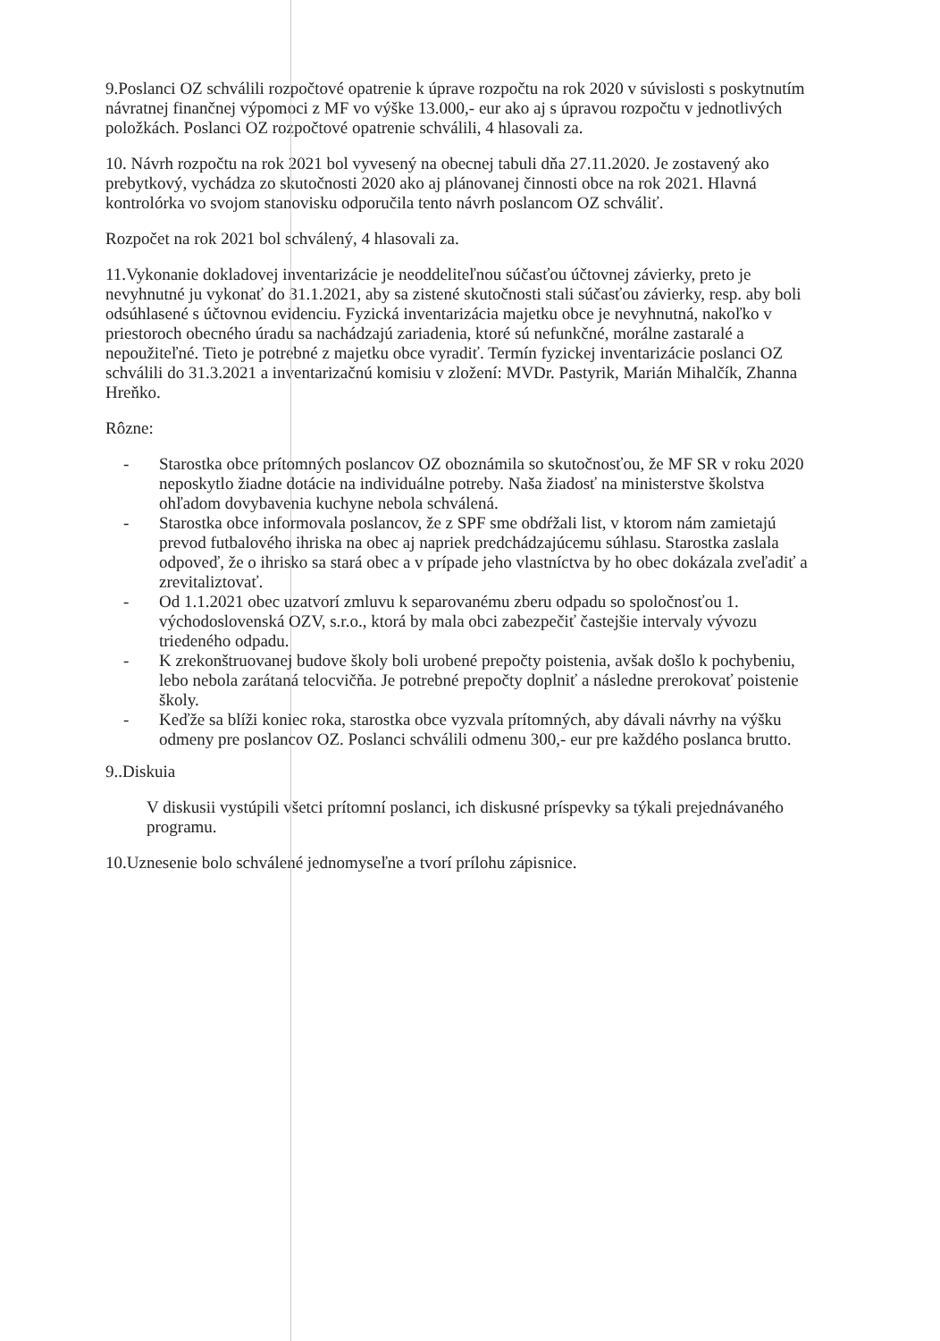9.Poslanci OZ schválili rozpočtové opatrenie k úprave rozpočtu na rok 2020 v súvislosti s poskytnutím návratnej finančnej výpomoci z MF vo výške 13.000,- eur ako aj s úpravou rozpočtu v jednotlivých položkách. Poslanci OZ rozpočtové opatrenie schválili, 4 hlasovali za.
10. Návrh rozpočtu na rok 2021 bol vyvesený na obecnej tabuli dňa 27.11.2020. Je zostavený ako prebytkový, vychádza zo skutočnosti 2020 ako aj plánovanej činnosti obce na rok 2021. Hlavná kontrolórka vo svojom stanovisku odporučila tento návrh poslancom OZ schváliť.
Rozpočet na rok 2021 bol schválený, 4 hlasovali za.
11.Vykonanie dokladovej inventarizácie je neoddeliteľnou súčasťou účtovnej závierky, preto je nevyhnutné ju vykonať do 31.1.2021, aby sa zistené skutočnosti stali súčasťou závierky, resp. aby boli odsúhlasené s účtovnou evidenciu. Fyzická inventarizácia majetku obce je nevyhnutná, nakoľko v priestoroch obecného úradu sa nachádzajú zariadenia, ktoré sú nefunkčné, morálne zastaralé a nepoužiteľné. Tieto je potrebné z majetku obce vyradiť. Termín fyzickej inventarizácie poslanci OZ schválili do 31.3.2021 a inventarizačnú komisiu v zložení: MVDr. Pastyrik, Marián Mihalčík, Zhanna Hreňko.
Rôzne:
- Starostka obce prítomných poslancov OZ oboznámila so skutočnosťou, že MF SR v roku 2020 neposkytlo žiadne dotácie na individuálne potreby. Naša žiadosť na ministerstve školstva ohľadom dovybavenia kuchyne nebola schválená.
- Starostka obce informovala poslancov, že z SPF sme obdŕžali list, v ktorom nám zamietajú prevod futbalového ihriska na obec aj napriek predchádzajúcemu súhlasu. Starostka zaslala odpoveď, že o ihrisko sa stará obec a v prípade jeho vlastníctva by ho obec dokázala zveľadiť a zrevitaliztovať.
- Od 1.1.2021 obec uzatvorí zmluvu k separovanému zberu odpadu so spoločnosťou 1. východoslovenská OZV, s.r.o., ktorá by mala obci zabezpečiť častejšie intervaly vývozu triedeného odpadu.
- K zrekonštruovanej budove školy boli urobené prepočty poistenia, avšak došlo k pochybeniu, lebo nebola zarátaná telocvičňa. Je potrebné prepočty doplniť a následne prerokovať poistenie školy.
- Keďže sa blíži koniec roka, starostka obce vyzvala prítomných, aby dávali návrhy na výšku odmeny pre poslancov OZ. Poslanci schválili odmenu 300,- eur pre každého poslanca brutto.
9..Diskuia
V diskusii vystúpili všetci prítomní poslanci, ich diskusné príspevky sa týkali prejednávaného programu.
10.Uznesenie bolo schválené jednomyseľne a tvorí prílohu zápisnice.